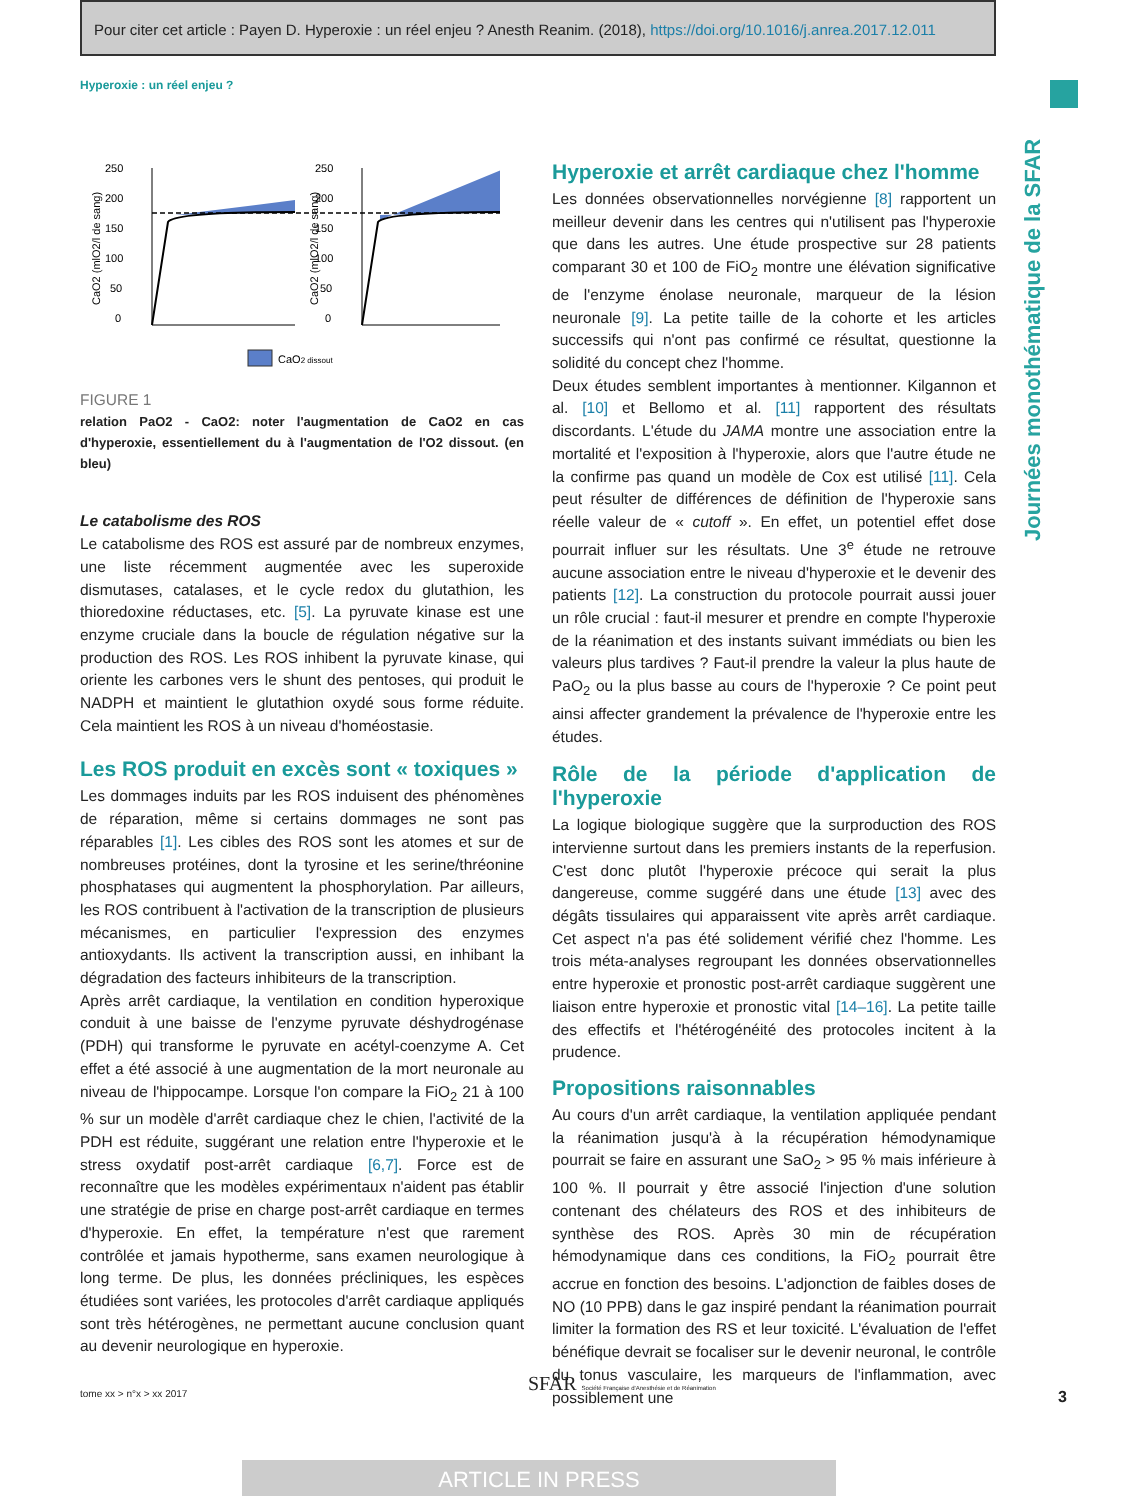Pour citer cet article : Payen D. Hyperoxie : un réel enjeu ? Anesth Reanim. (2018), https://doi.org/10.1016/j.anrea.2017.12.011
Hyperoxie : un réel enjeu ?
Journées monothématique de la SFAR
250
200
150
100
50
0
250
200
150
100
50
0
CaO2 (mlO2/l de sang)
CaO2 (mlO2/l de sang)
CaO2 dissout
FIGURE 1
relation PaO2 - CaO2: noter l'augmentation de CaO2 en cas d'hyperoxie, essentiellement du à l'augmentation de l'O2 dissout. (en bleu)
Le catabolisme des ROS
Le catabolisme des ROS est assuré par de nombreux enzymes, une liste récemment augmentée avec les superoxide dismutases, catalases, et le cycle redox du glutathion, les thioredoxine réductases, etc. [5]. La pyruvate kinase est une enzyme cruciale dans la boucle de régulation négative sur la production des ROS. Les ROS inhibent la pyruvate kinase, qui oriente les carbones vers le shunt des pentoses, qui produit le NADPH et maintient le glutathion oxydé sous forme réduite. Cela maintient les ROS à un niveau d'homéostasie.
Les ROS produit en excès sont « toxiques »
Les dommages induits par les ROS induisent des phénomènes de réparation, même si certains dommages ne sont pas réparables [1]. Les cibles des ROS sont les atomes et sur de nombreuses protéines, dont la tyrosine et les serine/thréonine phosphatases qui augmentent la phosphorylation. Par ailleurs, les ROS contribuent à l'activation de la transcription de plusieurs mécanismes, en particulier l'expression des enzymes antioxydants. Ils activent la transcription aussi, en inhibant la dégradation des facteurs inhibiteurs de la transcription.
Après arrêt cardiaque, la ventilation en condition hyperoxique conduit à une baisse de l'enzyme pyruvate déshydrogénase (PDH) qui transforme le pyruvate en acétyl-coenzyme A. Cet effet a été associé à une augmentation de la mort neuronale au niveau de l'hippocampe. Lorsque l'on compare la FiO<sub>2</sub> 21 à 100 % sur un modèle d'arrêt cardiaque chez le chien, l'activité de la PDH est réduite, suggérant une relation entre l'hyperoxie et le stress oxydatif post-arrêt cardiaque [6,7]. Force est de reconnaître que les modèles expérimentaux n'aident pas établir une stratégie de prise en charge post-arrêt cardiaque en termes d'hyperoxie. En effet, la température n'est que rarement contrôlée et jamais hypotherme, sans examen neurologique à long terme. De plus, les données précliniques, les espèces étudiées sont variées, les protocoles d'arrêt cardiaque appliqués sont très hétérogènes, ne permettant aucune conclusion quant au devenir neurologique en hyperoxie.
Hyperoxie et arrêt cardiaque chez l'homme
Les données observationnelles norvégienne [8] rapportent un meilleur devenir dans les centres qui n'utilisent pas l'hyperoxie que dans les autres. Une étude prospective sur 28 patients comparant 30 et 100 de FiO<sub>2</sub> montre une élévation significative de l'enzyme énolase neuronale, marqueur de la lésion neuronale [9]. La petite taille de la cohorte et les articles successifs qui n'ont pas confirmé ce résultat, questionne la solidité du concept chez l'homme.
Deux études semblent importantes à mentionner. Kilgannon et al. [10] et Bellomo et al. [11] rapportent des résultats discordants. L'étude du JAMA montre une association entre la mortalité et l'exposition à l'hyperoxie, alors que l'autre étude ne la confirme pas quand un modèle de Cox est utilisé [11]. Cela peut résulter de différences de définition de l'hyperoxie sans réelle valeur de « cutoff ». En effet, un potentiel effet dose pourrait influer sur les résultats. Une 3<sup>e</sup> étude ne retrouve aucune association entre le niveau d'hyperoxie et le devenir des patients [12]. La construction du protocole pourrait aussi jouer un rôle crucial : faut-il mesurer et prendre en compte l'hyperoxie de la réanimation et des instants suivant immédiats ou bien les valeurs plus tardives ? Faut-il prendre la valeur la plus haute de PaO<sub>2</sub> ou la plus basse au cours de l'hyperoxie ? Ce point peut ainsi affecter grandement la prévalence de l'hyperoxie entre les études.
Rôle de la période d'application de l'hyperoxie
La logique biologique suggère que la surproduction des ROS intervienne surtout dans les premiers instants de la reperfusion. C'est donc plutôt l'hyperoxie précoce qui serait la plus dangereuse, comme suggéré dans une étude [13] avec des dégâts tissulaires qui apparaissent vite après arrêt cardiaque. Cet aspect n'a pas été solidement vérifié chez l'homme. Les trois méta-analyses regroupant les données observationnelles entre hyperoxie et pronostic post-arrêt cardiaque suggèrent une liaison entre hyperoxie et pronostic vital [14–16]. La petite taille des effectifs et l'hétérogénéité des protocoles incitent à la prudence.
Propositions raisonnables
Au cours d'un arrêt cardiaque, la ventilation appliquée pendant la réanimation jusqu'à à la récupération hémodynamique pourrait se faire en assurant une SaO<sub>2</sub> > 95 % mais inférieure à 100 %. Il pourrait y être associé l'injection d'une solution contenant des chélateurs des ROS et des inhibiteurs de synthèse des ROS. Après 30 min de récupération hémodynamique dans ces conditions, la FiO<sub>2</sub> pourrait être accrue en fonction des besoins. L'adjonction de faibles doses de NO (10 PPB) dans le gaz inspiré pendant la réanimation pourrait limiter la formation des RS et leur toxicité. L'évaluation de l'effet bénéfique devrait se focaliser sur le devenir neuronal, le contrôle du tonus vasculaire, les marqueurs de l'inflammation, avec possiblement une
tome xx > n°x > xx 2017
SFAR Société Française d'Anesthésie et de Réanimation
3
ARTICLE IN PRESS